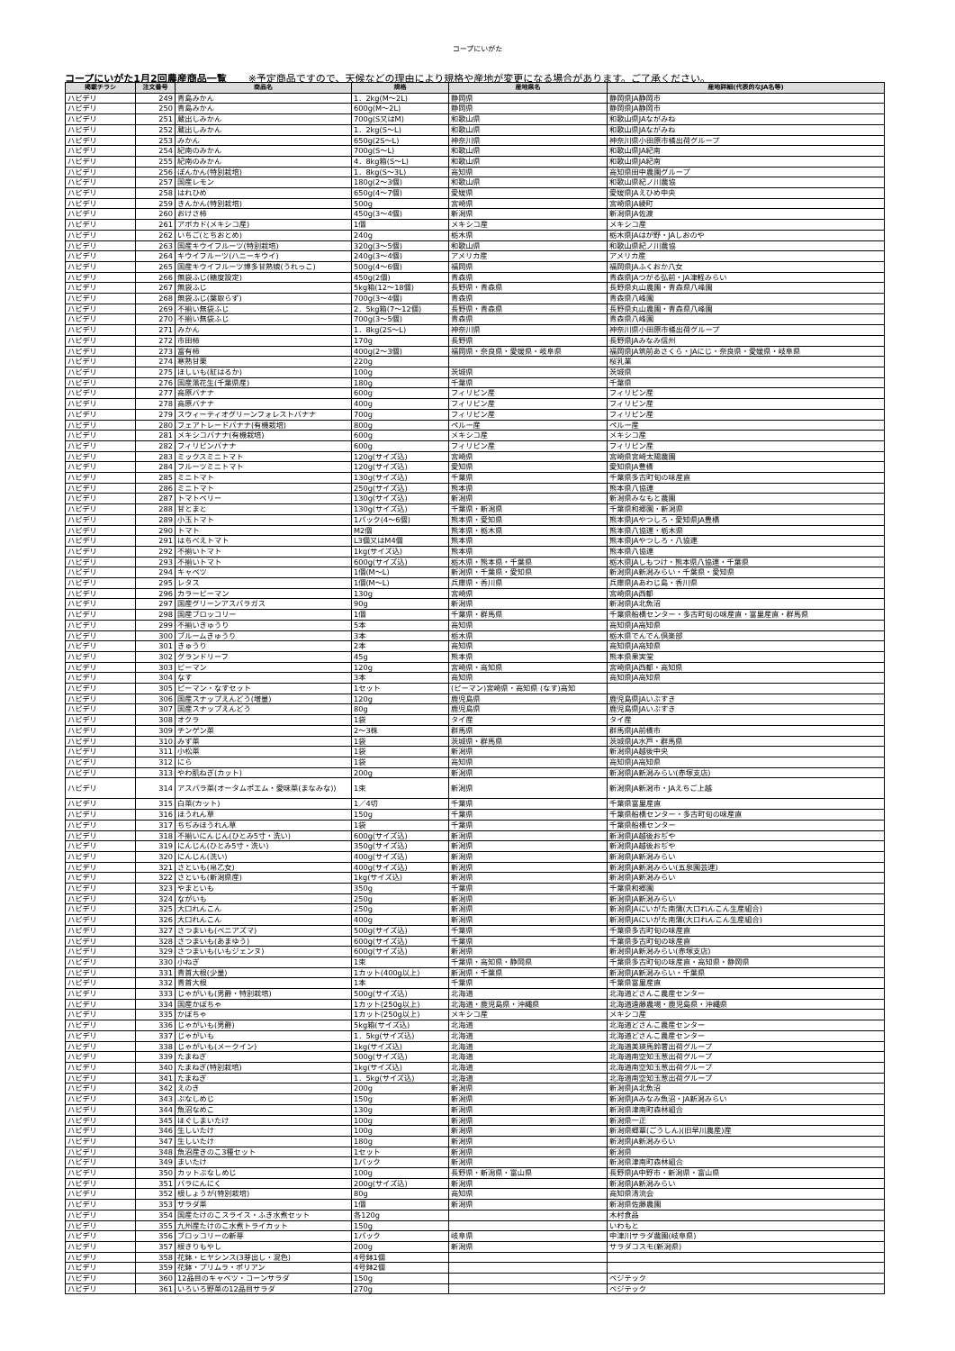コープにいがた
コープにいがた1月2回農産商品一覧 ※予定商品ですので、天候などの理由により規格や産地が変更になる場合があります。ご了承ください。
| 掲載チラシ | 注文番号 | 商品名 | 規格 | 産地県名 | 産地詳細(代表的なJA名等) |
| --- | --- | --- | --- | --- | --- |
| ハピデリ | 249 | 青島みかん | 1．2kg(M～2L) | 静岡県 | 静岡県JA静岡市 |
| ハピデリ | 250 | 青島みかん | 600g(M～2L) | 静岡県 | 静岡県JA静岡市 |
| ハピデリ | 251 | 蔵出しみかん | 700g(S又はM) | 和歌山県 | 和歌山県JAながみね |
| ハピデリ | 252 | 蔵出しみかん | 1．2kg(S～L) | 和歌山県 | 和歌山県JAながみね |
| ハピデリ | 253 | みかん | 650g(2S～L) | 神奈川県 | 神奈川県小田原市橘出荷グループ |
| ハピデリ | 254 | 紀南のみかん | 700g(S～L) | 和歌山県 | 和歌山県JA紀南 |
| ハピデリ | 255 | 紀南のみかん | 4．8kg箱(S～L) | 和歌山県 | 和歌山県JA紀南 |
| ハピデリ | 256 | ぽんかん(特別栽培) | 1．8kg(S～3L) | 高知県 | 高知県田中農園グループ |
| ハピデリ | 257 | 国産レモン | 180g(2～3個) | 和歌山県 | 和歌山県紀ノ川農協 |
| ハピデリ | 258 | はれひめ | 650g(4～7個) | 愛媛県 | 愛媛県JAえひめ中央 |
| ハピデリ | 259 | きんかん(特別栽培) | 500g | 宮崎県 | 宮崎県JA綾町 |
| ハピデリ | 260 | おけさ柿 | 450g(3～4個) | 新潟県 | 新潟県JA佐渡 |
| ハピデリ | 261 | アボカド(メキシコ産) | 1個 | メキシコ産 | メキシコ産 |
| ハピデリ | 262 | いちご(とちおとめ) | 240g | 栃木県 | 栃木県JAはが野・JAしおのや |
| ハピデリ | 263 | 国産キウイフルーツ(特別栽培) | 320g(3～5個) | 和歌山県 | 和歌山県紀ノ川農協 |
| ハピデリ | 264 | キウイフルーツ(ハニーキウイ) | 240g(3～4個) | アメリカ産 | アメリカ産 |
| ハピデリ | 265 | 国産キウイフルーツ博多甘熟娘(うれっこ) | 500g(4～6個) | 福岡県 | 福岡県JAふくおか八女 |
| ハピデリ | 266 | 無袋ふじ(糖度設定) | 450g(2個) | 青森県 | 青森県JAつがる弘前・JA津軽みらい |
| ハピデリ | 267 | 無袋ふじ | 5kg箱(12～18個) | 長野県・青森県 | 長野県丸山農園・青森県八峰園 |
| ハピデリ | 268 | 無袋ふじ(葉取らず) | 700g(3～4個) | 青森県 | 青森県八峰園 |
| ハピデリ | 269 | 不揃い無袋ふじ | 2．5kg箱(7～12個) | 長野県・青森県 | 長野県丸山農園・青森県八峰園 |
| ハピデリ | 270 | 不揃い無袋ふじ | 700g(3～5個) | 青森県 | 青森県八峰園 |
| ハピデリ | 271 | みかん | 1．8kg(2S～L) | 神奈川県 | 神奈川県小田原市橘出荷グループ |
| ハピデリ | 272 | 市田柿 | 170g | 長野県 | 長野県JAみなみ信州 |
| ハピデリ | 273 | 富有柿 | 400g(2～3個) | 福岡県・奈良県・愛媛県・岐阜県 | 福岡県JA筑前あさくら・JAにじ・奈良県・愛媛県・岐阜県 |
| ハピデリ | 274 | 寒熟甘栗 | 220g | | 桜乳業 |
| ハピデリ | 275 | ほしいも(紅はるか) | 100g | 茨城県 | 茨城県 |
| ハピデリ | 276 | 国産落花生(千葉県産) | 180g | 千葉県 | 千葉県 |
| ハピデリ | 277 | 高原バナナ | 600g | フィリピン産 | フィリピン産 |
| ハピデリ | 278 | 高原バナナ | 400g | フィリピン産 | フィリピン産 |
| ハピデリ | 279 | スウィーティオグリーンフォレストバナナ | 700g | フィリピン産 | フィリピン産 |
| ハピデリ | 280 | フェアトレードバナナ(有機栽培) | 800g | ペルー産 | ペルー産 |
| ハピデリ | 281 | メキシコバナナ(有機栽培) | 600g | メキシコ産 | メキシコ産 |
| ハピデリ | 282 | フィリピンバナナ | 600g | フィリピン産 | フィリピン産 |
| ハピデリ | 283 | ミックスミニトマト | 120g(サイズ込) | 宮崎県 | 宮崎県宮崎太陽農園 |
| ハピデリ | 284 | フルーツミニトマト | 120g(サイズ込) | 愛知県 | 愛知県JA豊橋 |
| ハピデリ | 285 | ミニトマト | 130g(サイズ込) | 千葉県 | 千葉県多古町旬の味産直 |
| ハピデリ | 286 | ミニトマト | 250g(サイズ込) | 熊本県 | 熊本県八協連 |
| ハピデリ | 287 | トマトベリー | 130g(サイズ込) | 新潟県 | 新潟県みなもと農園 |
| ハピデリ | 288 | 甘とまと | 130g(サイズ込) | 千葉県・新潟県 | 千葉県和郷園・新潟県 |
| ハピデリ | 289 | 小玉トマト | 1パック(4～6個) | 熊本県・愛知県 | 熊本県JAやつしろ・愛知県JA豊橋 |
| ハピデリ | 290 | トマト | M2個 | 熊本県・栃木県 | 熊本県八協連・栃木県 |
| ハピデリ | 291 | はちべえトマト | L3個又はM4個 | 熊本県 | 熊本県JAやつしろ・八協連 |
| ハピデリ | 292 | 不揃いトマト | 1kg(サイズ込) | 熊本県 | 熊本県八協連 |
| ハピデリ | 293 | 不揃いトマト | 600g(サイズ込) | 栃木県・熊本県・千葉県 | 栃木県JAしもつけ・熊本県八協連・千葉県 |
| ハピデリ | 294 | キャベツ | 1個(M～L) | 新潟県・千葉県・愛知県 | 新潟県JA新潟みらい・千葉県・愛知県 |
| ハピデリ | 295 | レタス | 1個(M～L) | 兵庫県・香川県 | 兵庫県JAあわじ島・香川県 |
| ハピデリ | 296 | カラーピーマン | 130g | 宮崎県 | 宮崎県JA西都 |
| ハピデリ | 297 | 国産グリーンアスパラガス | 90g | 新潟県 | 新潟県JA北魚沼 |
| ハピデリ | 298 | 国産ブロッコリー | 1個 | 千葉県・群馬県 | 千葉県船橋センター・多古町旬の味産直・富里産直・群馬県 |
| ハピデリ | 299 | 不揃いきゅうり | 5本 | 高知県 | 高知県JA高知県 |
| ハピデリ | 300 | ブルームきゅうり | 3本 | 栃木県 | 栃木県でんでん倶楽部 |
| ハピデリ | 301 | きゅうり | 2本 | 高知県 | 高知県JA高知県 |
| ハピデリ | 302 | グランドリーフ | 45g | 熊本県 | 熊本県果実堂 |
| ハピデリ | 303 | ピーマン | 120g | 宮崎県・高知県 | 宮崎県JA西都・高知県 |
| ハピデリ | 304 | なす | 3本 | 高知県 | 高知県JA高知県 |
| ハピデリ | 305 | ピーマン・なすセット | 1セット | (ピーマン)宮崎県・高知県 (なす)高知 | |
| ハピデリ | 306 | 国産スナップえんどう(増量) | 120g | 鹿児島県 | 鹿児島県JAいぶすき |
| ハピデリ | 307 | 国産スナップえんどう | 80g | 鹿児島県 | 鹿児島県JAいぶすき |
| ハピデリ | 308 | オクラ | 1袋 | タイ産 | タイ産 |
| ハピデリ | 309 | チンゲン菜 | 2～3株 | 群馬県 | 群馬県JA前橋市 |
| ハピデリ | 310 | みず菜 | 1袋 | 茨城県・群馬県 | 茨城県JA水戸・群馬県 |
| ハピデリ | 311 | 小松菜 | 1袋 | 新潟県 | 新潟県JA越後中央 |
| ハピデリ | 312 | にら | 1袋 | 高知県 | 高知県JA高知県 |
| ハピデリ | 313 | やわ肌ねぎ(カット) | 200g | 新潟県 | 新潟県JA新潟みらい(赤塚支店) |
| ハピデリ | 314 | アスパラ菜(オータムポエム・愛味菜(まなみな)) | 1束 | 新潟県 | 新潟県JA新潟市・JAえちご上越 |
| ハピデリ | 315 | 白菜(カット) | 1／4切 | 千葉県 | 千葉県富里産直 |
| ハピデリ | 316 | ほうれん草 | 150g | 千葉県 | 千葉県船橋センター・多古町旬の味産直 |
| ハピデリ | 317 | ちぢみほうれん草 | 1袋 | 千葉県 | 千葉県船橋センター |
| ハピデリ | 318 | 不揃いにんじん(ひとみ5寸・洗い) | 600g(サイズ込) | 新潟県 | 新潟県JA越後おぢや |
| ハピデリ | 319 | にんじん(ひとみ5寸・洗い) | 350g(サイズ込) | 新潟県 | 新潟県JA越後おぢや |
| ハピデリ | 320 | にんじん(洗い) | 400g(サイズ込) | 新潟県 | 新潟県JA新潟みらい |
| ハピデリ | 321 | さといも(帛乙女) | 400g(サイズ込) | 新潟県 | 新潟県JA新潟みらい(五泉園芸連) |
| ハピデリ | 322 | さといも(新潟県産) | 1kg(サイズ込) | 新潟県 | 新潟県JA新潟みらい |
| ハピデリ | 323 | やまといも | 350g | 千葉県 | 千葉県和郷園 |
| ハピデリ | 324 | ながいも | 250g | 新潟県 | 新潟県JA新潟みらい |
| ハピデリ | 325 | 大口れんこん | 250g | 新潟県 | 新潟県JAにいがた南蒲(大口れんこん生産組合) |
| ハピデリ | 326 | 大口れんこん | 400g | 新潟県 | 新潟県JAにいがた南蒲(大口れんこん生産組合) |
| ハピデリ | 327 | さつまいも(ベニアズマ) | 500g(サイズ込) | 千葉県 | 千葉県多古町旬の味産直 |
| ハピデリ | 328 | さつまいも(あまゆう) | 600g(サイズ込) | 千葉県 | 千葉県多古町旬の味産直 |
| ハピデリ | 329 | さつまいも(いもジェンヌ) | 600g(サイズ込) | 新潟県 | 新潟県JA新潟みらい(赤塚支店) |
| ハピデリ | 330 | 小ねぎ | 1束 | 千葉県・高知県・静岡県 | 千葉県多古町旬の味産直・高知県・静岡県 |
| ハピデリ | 331 | 青首大根(少量) | 1カット(400g以上) | 新潟県・千葉県 | 新潟県JA新潟みらい・千葉県 |
| ハピデリ | 332 | 青首大根 | 1本 | 千葉県 | 千葉県富里産直 |
| ハピデリ | 333 | じゃがいも(男爵・特別栽培) | 500g(サイズ込) | 北海道 | 北海道どさんこ農産センター |
| ハピデリ | 334 | 国産かぼちゃ | 1カット(250g以上) | 北海道・鹿児島県・沖縄県 | 北海道遠藤農場・鹿児島県・沖縄県 |
| ハピデリ | 335 | かぼちゃ | 1カット(250g以上) | メキシコ産 | メキシコ産 |
| ハピデリ | 336 | じゃがいも(男爵) | 5kg箱(サイズ込) | 北海道 | 北海道どさんこ農産センター |
| ハピデリ | 337 | じゃがいも | 1．5kg(サイズ込) | 北海道 | 北海道どさんこ農産センター |
| ハピデリ | 338 | じゃがいも(メークイン) | 1kg(サイズ込) | 北海道 | 北海道美瑛馬鈴薯出荷グループ |
| ハピデリ | 339 | たまねぎ | 500g(サイズ込) | 北海道 | 北海道南空知玉葱出荷グループ |
| ハピデリ | 340 | たまねぎ(特別栽培) | 1kg(サイズ込) | 北海道 | 北海道南空知玉葱出荷グループ |
| ハピデリ | 341 | たまねぎ | 1．5kg(サイズ込) | 北海道 | 北海道南空知玉葱出荷グループ |
| ハピデリ | 342 | えのき | 200g | 新潟県 | 新潟県JA北魚沼 |
| ハピデリ | 343 | ぶなしめじ | 150g | 新潟県 | 新潟県JAみなみ魚沼・JA新潟みらい |
| ハピデリ | 344 | 魚沼なめこ | 130g | 新潟県 | 新潟県津南町森林組合 |
| ハピデリ | 345 | ほぐしまいたけ | 100g | 新潟県 | 新潟県一正 |
| ハピデリ | 346 | 生しいたけ | 100g | 新潟県 | 新潟県郷蕈(ごうしん)(旧早川農産)産 |
| ハピデリ | 347 | 生しいたけ | 180g | 新潟県 | 新潟県JA新潟みらい |
| ハピデリ | 348 | 魚沼産きのこ3種セット | 1セット | 新潟県 | 新潟県 |
| ハピデリ | 349 | まいたけ | 1パック | 新潟県 | 新潟県津南町森林組合 |
| ハピデリ | 350 | カットぶなしめじ | 100g | 長野県・新潟県・富山県 | 長野県JA中野市・新潟県・富山県 |
| ハピデリ | 351 | バラにんにく | 200g(サイズ込) | 新潟県 | 新潟県JA新潟みらい |
| ハピデリ | 352 | 根しょうが(特別栽培) | 80g | 高知県 | 高知県清流会 |
| ハピデリ | 353 | サラダ菜 | 1個 | 新潟県 | 新潟県佐藤農園 |
| ハピデリ | 354 | 国産たけのこスライス・ふき水煮セット | 各120g | | 木村食品 |
| ハピデリ | 355 | 九州産たけのこ水煮トライカット | 150g | | いわもと |
| ハピデリ | 356 | ブロッコリーの新芽 | 1パック | 岐阜県 | 中津川サラダ農園(岐阜県) |
| ハピデリ | 357 | 根きりもやし | 200g | 新潟県 | サラダコスモ(新潟県) |
| ハピデリ | 358 | 花鉢・ヒヤシンス(3芽出し・混色) | 4号鉢1個 | | |
| ハピデリ | 359 | 花鉢・プリムラ・ポリアン | 4号鉢2個 | | |
| ハピデリ | 360 | 12品目のキャベツ・コーンサラダ | 150g | | ベジテック |
| ハピデリ | 361 | いろいろ野菜の12品目サラダ | 270g | | ベジテック |